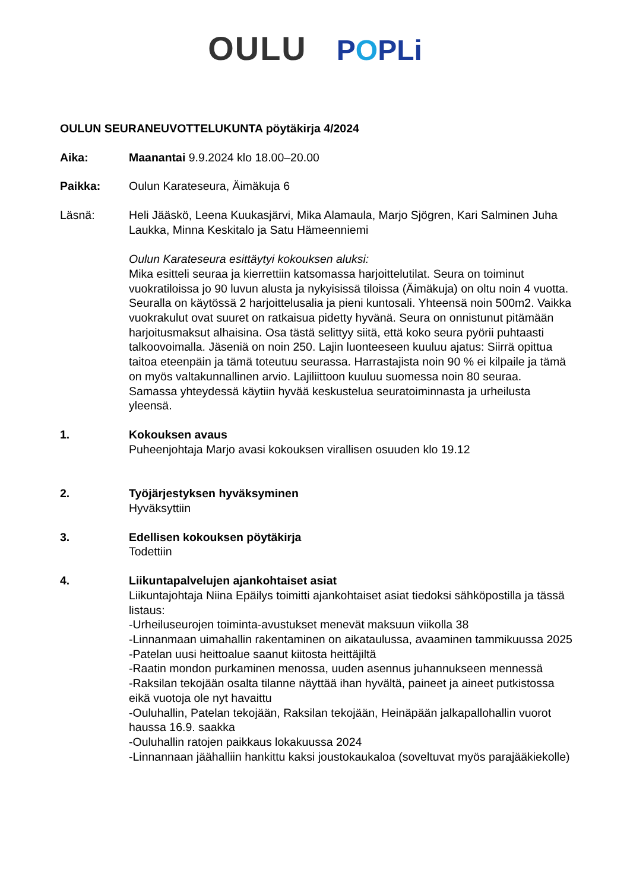OULU POPLi
OULUN SEURANEUVOTTELUKUNTA pöytäkirja 4/2024
Aika: Maanantai 9.9.2024 klo 18.00–20.00
Paikka: Oulun Karateseura, Äimäkuja 6
Läsnä: Heli Jääskö, Leena Kuukasjärvi, Mika Alamaula, Marjo Sjögren, Kari Salminen Juha Laukka, Minna Keskitalo ja Satu Hämeenniemi
Oulun Karateseura esittäytyi kokouksen aluksi:
Mika esitteli seuraa ja kierrettiin katsomassa harjoittelutilat. Seura on toiminut vuokratiloissa jo 90 luvun alusta ja nykyisissä tiloissa (Äimäkuja) on oltu noin 4 vuotta. Seuralla on käytössä 2 harjoittelusalia ja pieni kuntosali. Yhteensä noin 500m2. Vaikka vuokrakulut ovat suuret on ratkaisua pidetty hyvänä. Seura on onnistunut pitämään harjoitusmaksut alhaisina. Osa tästä selittyy siitä, että koko seura pyörii puhtaasti talkoovoimalla. Jäseniä on noin 250. Lajin luonteeseen kuuluu ajatus: Siirrä opittua taitoa eteenpäin ja tämä toteutuu seurassa. Harrastajista noin 90 % ei kilpaile ja tämä on myös valtakunnallinen arvio. Lajiliittoon kuuluu suomessa noin 80 seuraa.
Samassa yhteydessä käytiin hyvää keskustelua seuratoiminnasta ja urheilusta yleensä.
1. Kokouksen avaus
Puheenjohtaja Marjo avasi kokouksen virallisen osuuden klo 19.12
2. Työjärjestyksen hyväksyminen
Hyväksyttiin
3. Edellisen kokouksen pöytäkirja
Todettiin
4. Liikuntapalvelujen ajankohtaiset asiat
Liikuntajohtaja Niina Epäilys toimitti ajankohtaiset asiat tiedoksi sähköpostilla ja tässä listaus:
-Urheiluseurojen toiminta-avustukset menevät maksuun viikolla 38
-Linnanmaan uimahallin rakentaminen on aikataulussa, avaaminen tammikuussa 2025
-Patelan uusi heittoalue saanut kiitosta heittäjiltä
-Raatin mondon purkaminen menossa, uuden asennus juhannukseen mennessä
-Raksilan tekojään osalta tilanne näyttää ihan hyvältä, paineet ja aineet putkistossa eikä vuotoja ole nyt havaittu
-Ouluhallin, Patelan tekojään, Raksilan tekojään, Heinäpään jalkapallohallin vuorot haussa 16.9. saakka
-Ouluhallin ratojen paikkaus lokakuussa 2024
-Linnannaan jäähalliin hankittu kaksi joustokaukaloa (soveltuvat myös parajääkiekolle)